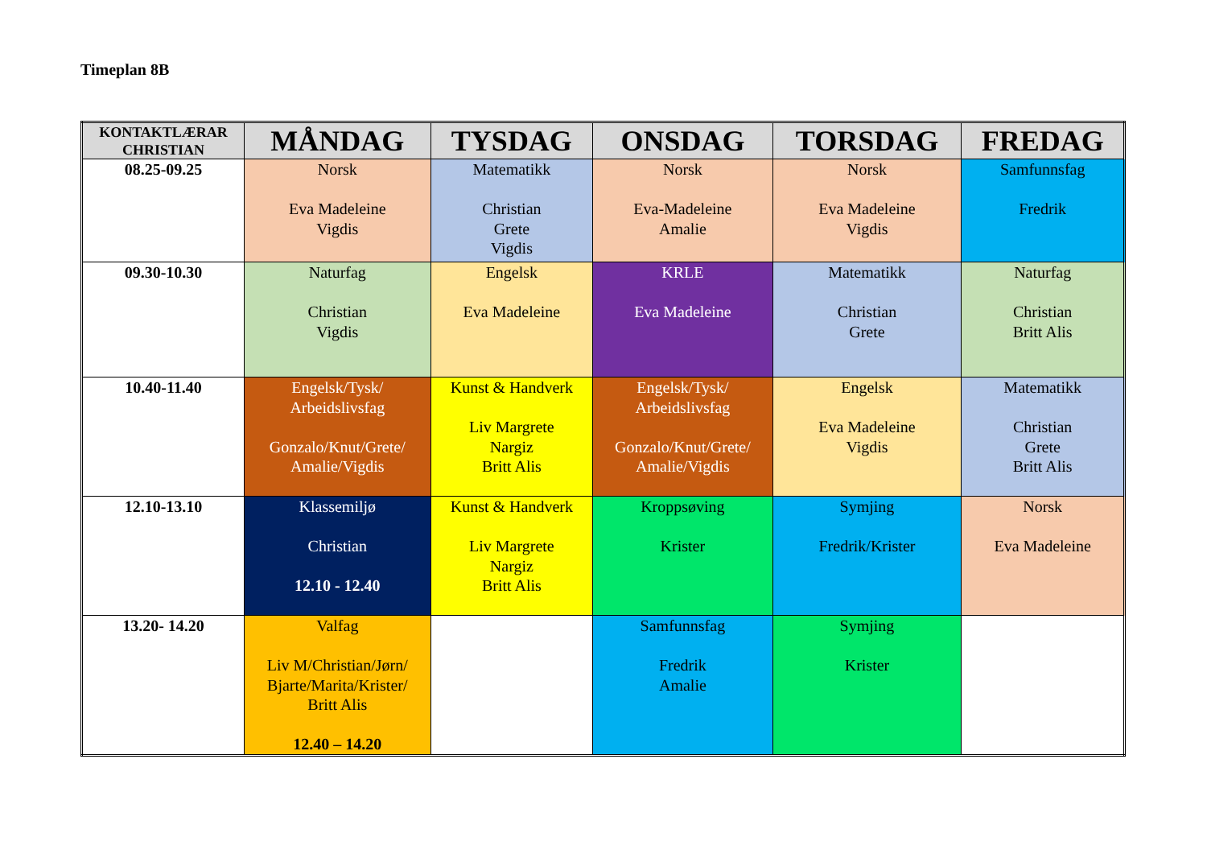Timeplan 8B
| KONTAKTLÆRAR CHRISTIAN | MÅNDAG | TYSDAG | ONSDAG | TORSDAG | FREDAG |
| --- | --- | --- | --- | --- | --- |
| 08.25-09.25 | Norsk Eva Madeleine Vigdis | Matematikk Christian Grete Vigdis | Norsk Eva-Madeleine Amalie | Norsk Eva Madeleine Vigdis | Samfunnsfag Fredrik |
| 09.30-10.30 | Naturfag Christian Vigdis | Engelsk Eva Madeleine | KRLE Eva Madeleine | Matematikk Christian Grete | Naturfag Christian Britt Alis |
| 10.40-11.40 | Engelsk/Tysk/ Arbeidslivsfag Gonzalo/Knut/Grete/ Amalie/Vigdis | Kunst & Handverk Liv Margrete Nargiz Britt Alis | Engelsk/Tysk/ Arbeidslivsfag Gonzalo/Knut/Grete/ Amalie/Vigdis | Engelsk Eva Madeleine Vigdis | Matematikk Christian Grete Britt Alis |
| 12.10-13.10 | Klassemiljø Christian 12.10 - 12.40 | Kunst & Handverk Liv Margrete Nargiz Britt Alis | Kroppsøving Krister | Symjing Fredrik/Krister | Norsk Eva Madeleine |
| 13.20- 14.20 | Valfag Liv M/Christian/Jørn/ Bjarte/Marita/Krister/ Britt Alis 12.40 – 14.20 | | Samfunnsfag Fredrik Amalie | Symjing Krister | |